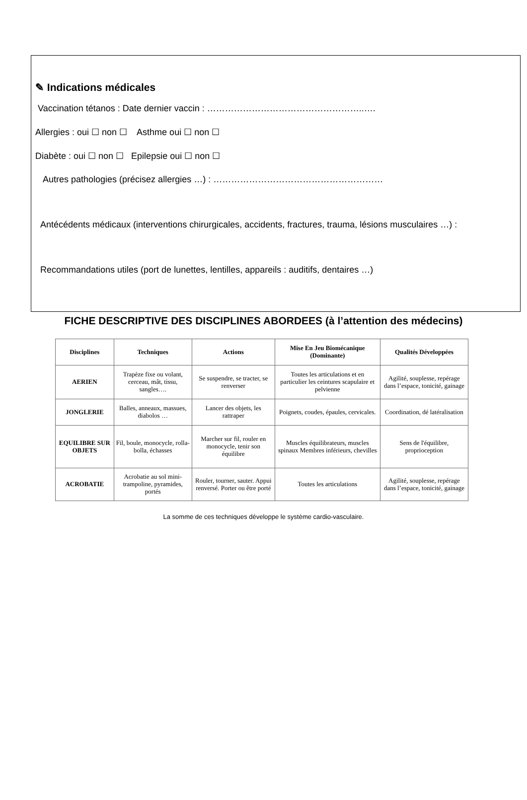✎ Indications médicales
Vaccination tétanos : Date dernier vaccin : ……………………………………………..….
Allergies : oui ☐ non ☐ Asthme oui ☐ non ☐
Diabète : oui ☐ non ☐ Epilepsie oui ☐ non ☐
Autres pathologies (précisez allergies …) : …………………………………………………
Antécédents médicaux (interventions chirurgicales, accidents, fractures, trauma, lésions musculaires …) :
Recommandations utiles (port de lunettes, lentilles, appareils : auditifs, dentaires …)
FICHE DESCRIPTIVE DES DISCIPLINES ABORDEES (à l’attention des médecins)
| Disciplines | Techniques | Actions | Mise En Jeu Biomécanique (Dominante) | Qualités Développées |
| --- | --- | --- | --- | --- |
| AERIEN | Trapèze fixe ou volant, cerceau, mât, tissu, sangles…. | Se suspendre, se tracter, se renverser | Toutes les articulations et en particulier les ceintures scapulaire et pelvienne | Agilité, souplesse, repérage dans l’espace, tonicité, gainage |
| JONGLERIE | Balles, anneaux, massues, diabolos … | Lancer des objets, les rattraper | Poignets, coudes, épaules, cervicales. | Coordination, dé latéralisation |
| EQUILIBRE SUR OBJETS | Fil, boule, monocycle, rolla-bolla, échasses | Marcher sur fil, rouler en monocycle, tenir son équilibre | Muscles équilibrateurs, muscles spinaux Membres inférieurs, chevilles | Sens de l'équilibre, proprioception |
| ACROBATIE | Acrobatie au sol mini-trampoline, pyramides, portés | Rouler, tourner, sauter. Appui renversé. Porter ou être porté | Toutes les articulations | Agilité, souplesse, repérage dans l’espace, tonicité, gainage |
La somme de ces techniques développe le système cardio-vasculaire.